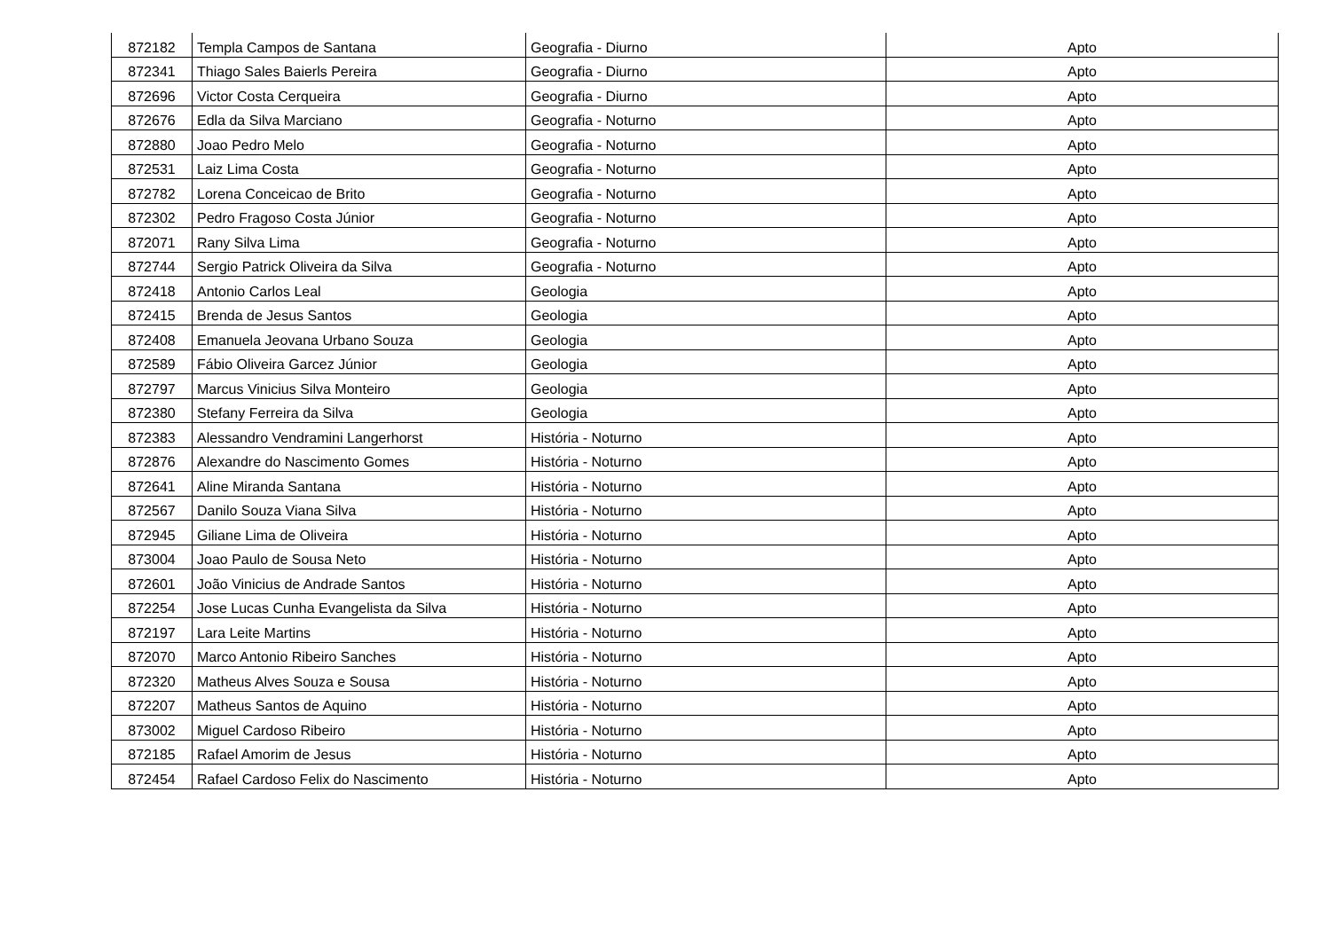| 872182 | Templa Campos de Santana | Geografia - Diurno | Apto |
| 872341 | Thiago Sales Baierls Pereira | Geografia - Diurno | Apto |
| 872696 | Victor Costa Cerqueira | Geografia - Diurno | Apto |
| 872676 | Edla da Silva Marciano | Geografia - Noturno | Apto |
| 872880 | Joao Pedro Melo | Geografia - Noturno | Apto |
| 872531 | Laiz Lima Costa | Geografia - Noturno | Apto |
| 872782 | Lorena Conceicao de Brito | Geografia - Noturno | Apto |
| 872302 | Pedro Fragoso Costa Júnior | Geografia - Noturno | Apto |
| 872071 | Rany Silva Lima | Geografia - Noturno | Apto |
| 872744 | Sergio Patrick Oliveira da Silva | Geografia - Noturno | Apto |
| 872418 | Antonio Carlos Leal | Geologia | Apto |
| 872415 | Brenda de Jesus Santos | Geologia | Apto |
| 872408 | Emanuela Jeovana Urbano Souza | Geologia | Apto |
| 872589 | Fábio Oliveira Garcez Júnior | Geologia | Apto |
| 872797 | Marcus Vinicius Silva Monteiro | Geologia | Apto |
| 872380 | Stefany Ferreira da Silva | Geologia | Apto |
| 872383 | Alessandro Vendramini Langerhorst | História - Noturno | Apto |
| 872876 | Alexandre do Nascimento Gomes | História - Noturno | Apto |
| 872641 | Aline Miranda Santana | História - Noturno | Apto |
| 872567 | Danilo Souza Viana Silva | História - Noturno | Apto |
| 872945 | Giliane Lima de Oliveira | História - Noturno | Apto |
| 873004 | Joao Paulo de Sousa Neto | História - Noturno | Apto |
| 872601 | João Vinicius de Andrade Santos | História - Noturno | Apto |
| 872254 | Jose Lucas Cunha Evangelista da Silva | História - Noturno | Apto |
| 872197 | Lara Leite Martins | História - Noturno | Apto |
| 872070 | Marco Antonio Ribeiro Sanches | História - Noturno | Apto |
| 872320 | Matheus Alves Souza e Sousa | História - Noturno | Apto |
| 872207 | Matheus Santos de Aquino | História - Noturno | Apto |
| 873002 | Miguel Cardoso Ribeiro | História - Noturno | Apto |
| 872185 | Rafael Amorim de Jesus | História - Noturno | Apto |
| 872454 | Rafael Cardoso Felix do Nascimento | História - Noturno | Apto |